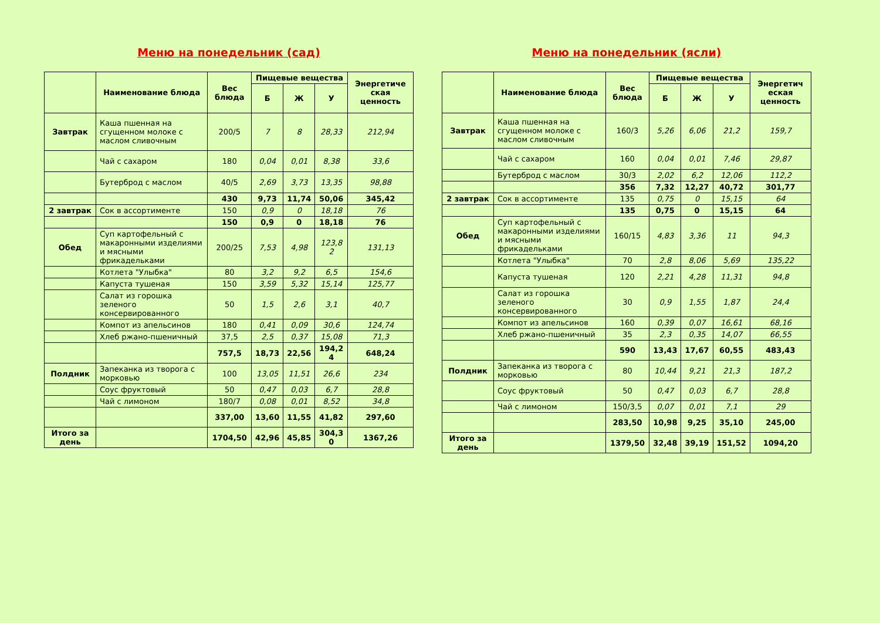Меню на понедельник (сад)
| | Наименование блюда | Вес блюда | Пищевые вещества | | | Энергетиче ская ценность |
| --- | --- | --- | --- | --- | --- | --- |
| | | | Б | Ж | У | |
| Завтрак | Каша пшенная на сгущенном молоке с маслом сливочным | 200/5 | 7 | 8 | 28,33 | 212,94 |
| | Чай с сахаром | 180 | 0,04 | 0,01 | 8,38 | 33,6 |
| | Бутерброд с маслом | 40/5 | 2,69 | 3,73 | 13,35 | 98,88 |
| | | 430 | 9,73 | 11,74 | 50,06 | 345,42 |
| 2 завтрак | Сок в ассортименте | 150 | 0,9 | 0 | 18,18 | 76 |
| | | 150 | 0,9 | 0 | 18,18 | 76 |
| Обед | Суп картофельный с макаронными изделиями и мясными фрикадельками | 200/25 | 7,53 | 4,98 | 123,8 2 | 131,13 |
| | Котлета "Улыбка" | 80 | 3,2 | 9,2 | 6,5 | 154,6 |
| | Капуста тушеная | 150 | 3,59 | 5,32 | 15,14 | 125,77 |
| | Салат из горошка зеленого консервированного | 50 | 1,5 | 2,6 | 3,1 | 40,7 |
| | Компот из апельсинов | 180 | 0,41 | 0,09 | 30,6 | 124,74 |
| | Хлеб ржано-пшеничный | 37,5 | 2,5 | 0,37 | 15,08 | 71,3 |
| | | 757,5 | 18,73 | 22,56 | 194,2 4 | 648,24 |
| Полдник | Запеканка из творога с морковью | 100 | 13,05 | 11,51 | 26,6 | 234 |
| | Соус фруктовый | 50 | 0,47 | 0,03 | 6,7 | 28,8 |
| | Чай с лимоном | 180/7 | 0,08 | 0,01 | 8,52 | 34,8 |
| | | 337,00 | 13,60 | 11,55 | 41,82 | 297,60 |
| Итого за день | | 1704,50 | 42,96 | 45,85 | 304,3 0 | 1367,26 |
Меню на понедельник (ясли)
| | Наименование блюда | Вес блюда | Пищевые вещества | | | Энергетич еская ценность |
| --- | --- | --- | --- | --- | --- | --- |
| | | | Б | Ж | У | |
| Завтрак | Каша пшенная на сгущенном молоке с маслом сливочным | 160/3 | 5,26 | 6,06 | 21,2 | 159,7 |
| | Чай с сахаром | 160 | 0,04 | 0,01 | 7,46 | 29,87 |
| | Бутерброд с маслом | 30/3 | 2,02 | 6,2 | 12,06 | 112,2 |
| | | 356 | 7,32 | 12,27 | 40,72 | 301,77 |
| 2 завтрак | Сок в ассортименте | 135 | 0,75 | 0 | 15,15 | 64 |
| | | 135 | 0,75 | 0 | 15,15 | 64 |
| Обед | Суп картофельный с макаронными изделиями и мясными фрикадельками | 160/15 | 4,83 | 3,36 | 11 | 94,3 |
| | Котлета "Улыбка" | 70 | 2,8 | 8,06 | 5,69 | 135,22 |
| | Капуста тушеная | 120 | 2,21 | 4,28 | 11,31 | 94,8 |
| | Салат из горошка зеленого консервированного | 30 | 0,9 | 1,55 | 1,87 | 24,4 |
| | Компот из апельсинов | 160 | 0,39 | 0,07 | 16,61 | 68,16 |
| | Хлеб ржано-пшеничный | 35 | 2,3 | 0,35 | 14,07 | 66,55 |
| | | 590 | 13,43 | 17,67 | 60,55 | 483,43 |
| Полдник | Запеканка из творога с морковью | 80 | 10,44 | 9,21 | 21,3 | 187,2 |
| | Соус фруктовый | 50 | 0,47 | 0,03 | 6,7 | 28,8 |
| | Чай с лимоном | 150/3,5 | 0,07 | 0,01 | 7,1 | 29 |
| | | 283,50 | 10,98 | 9,25 | 35,10 | 245,00 |
| Итого за день | | 1379,50 | 32,48 | 39,19 | 151,52 | 1094,20 |